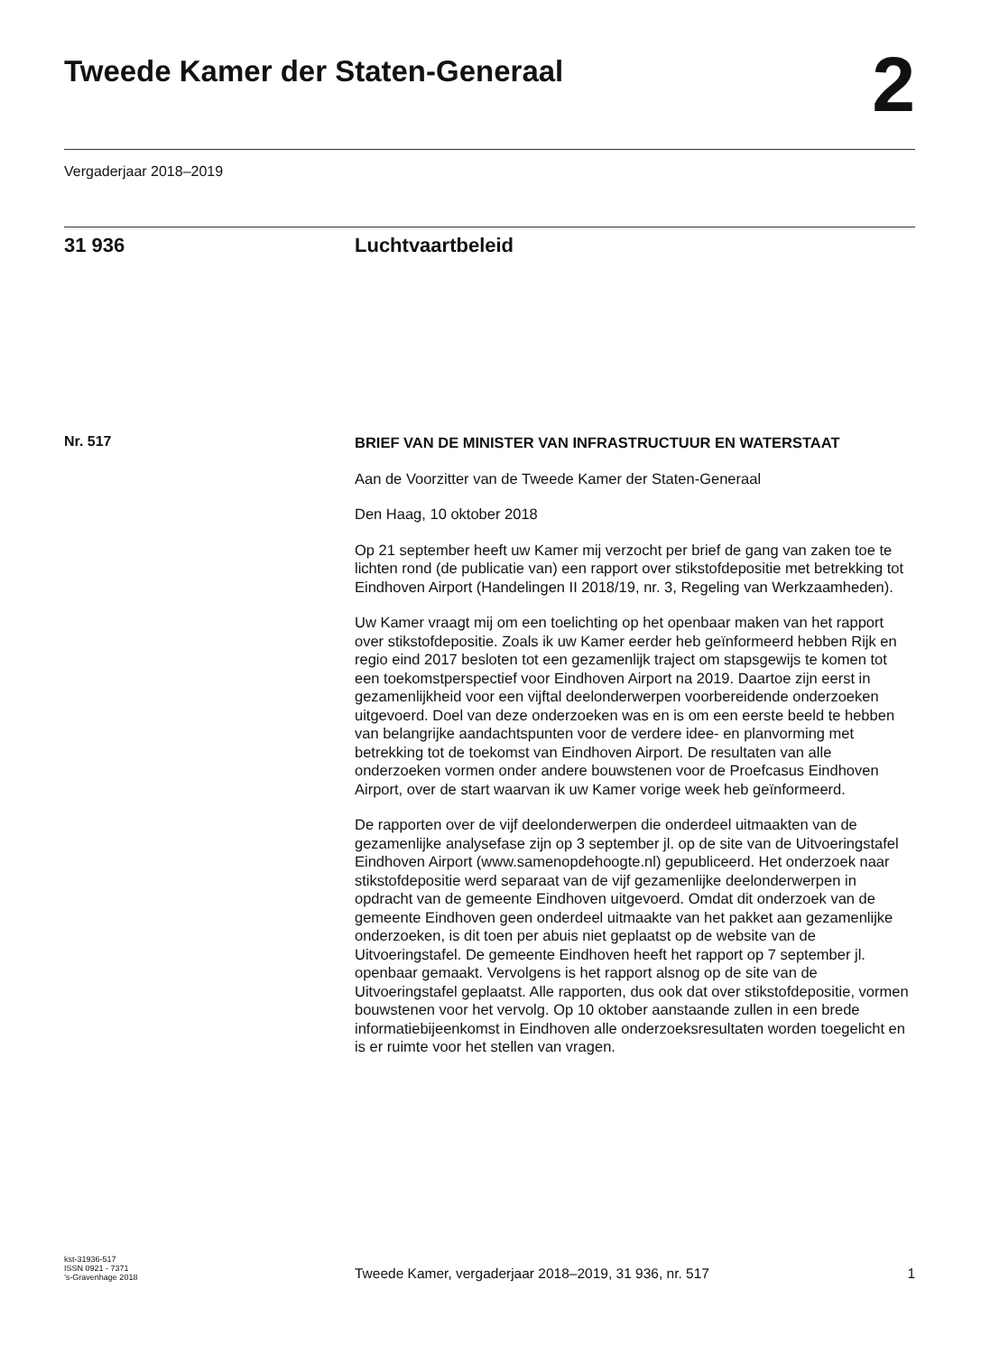Tweede Kamer der Staten-Generaal
2
Vergaderjaar 2018–2019
31 936 Luchtvaartbeleid
Nr. 517
BRIEF VAN DE MINISTER VAN INFRASTRUCTUUR EN WATERSTAAT
Aan de Voorzitter van de Tweede Kamer der Staten-Generaal
Den Haag, 10 oktober 2018
Op 21 september heeft uw Kamer mij verzocht per brief de gang van zaken toe te lichten rond (de publicatie van) een rapport over stikstofdepositie met betrekking tot Eindhoven Airport (Handelingen II 2018/19, nr. 3, Regeling van Werkzaamheden).
Uw Kamer vraagt mij om een toelichting op het openbaar maken van het rapport over stikstofdepositie. Zoals ik uw Kamer eerder heb geïnformeerd hebben Rijk en regio eind 2017 besloten tot een gezamenlijk traject om stapsgewijs te komen tot een toekomstperspectief voor Eindhoven Airport na 2019. Daartoe zijn eerst in gezamenlijkheid voor een vijftal deelonderwerpen voorbereidende onderzoeken uitgevoerd. Doel van deze onderzoeken was en is om een eerste beeld te hebben van belangrijke aandachtspunten voor de verdere idee- en planvorming met betrekking tot de toekomst van Eindhoven Airport. De resultaten van alle onderzoeken vormen onder andere bouwstenen voor de Proefcasus Eindhoven Airport, over de start waarvan ik uw Kamer vorige week heb geïnformeerd.
De rapporten over de vijf deelonderwerpen die onderdeel uitmaakten van de gezamenlijke analysefase zijn op 3 september jl. op de site van de Uitvoeringstafel Eindhoven Airport (www.samenopdehoogte.nl) gepubliceerd. Het onderzoek naar stikstofdepositie werd separaat van de vijf gezamenlijke deelonderwerpen in opdracht van de gemeente Eindhoven uitgevoerd. Omdat dit onderzoek van de gemeente Eindhoven geen onderdeel uitmaakte van het pakket aan gezamenlijke onderzoeken, is dit toen per abuis niet geplaatst op de website van de Uitvoeringstafel. De gemeente Eindhoven heeft het rapport op 7 september jl. openbaar gemaakt. Vervolgens is het rapport alsnog op de site van de Uitvoeringstafel geplaatst. Alle rapporten, dus ook dat over stikstofdepositie, vormen bouwstenen voor het vervolg. Op 10 oktober aanstaande zullen in een brede informatiebijeenkomst in Eindhoven alle onderzoeksresultaten worden toegelicht en is er ruimte voor het stellen van vragen.
kst-31936-517
ISSN 0921 - 7371
’s-Gravenhage 2018
Tweede Kamer, vergaderjaar 2018–2019, 31 936, nr. 517
1